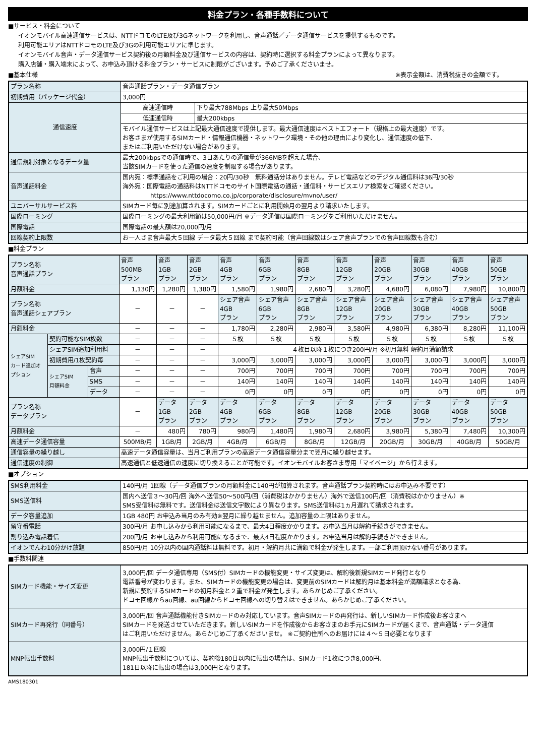料金プラン・各種手数料について
■サービス・料金について
イオンモバイル高速通信サービスは、NTTドコモのLTE及び3Gネットワークを利用し、音声通話／データ通信サービスを提供するものです。
利用可能エリアはNTTドコモのLTE及び3Gの利用可能エリアに準じます。
イオンモバイル音声・データ通信サービス契約後の月額料金及び通信サービスの内容は、契約時に選択する料金プランによって異なります。
購入店舗・購入端末によって、お申込み頂ける料金プラン・サービスに制限がございます。予めご了承くださいませ。
■基本仕様 ※表示金額は、消費税抜きの金額です。
| プラン名称 | 音声通話プラン・データ通信プラン | |
| 初期費用（パッケージ代金） | 3,000円 | |
| 通信速度 | 高速通信時 | 下り最大788Mbps 上り最大50Mbps |
| | 低速通信時 | 最大200kbps |
| | モバイル通信サービスは上記最大通信速度で提供します。最大通信速度はベストエフォート（規格上の最大速度）です。 お客さまが使用するSIMカード・情報通信機器・ネットワーク環境・その他の理由により変化し、通信速度の低下、 またはご利用いただけない場合があります。 | |
| 通信規制対象となるデータ量 | 最大200kbpsでの通信時で、3日あたりの通信量が366MBを超えた場合、 当該SIMカードを使った通信の速度を制限する場合があります。 | |
| 音声通話料金 | 国内宛：標準通話をご利用の場合：20円/30秒 無料通話分はありません。テレビ電話などのデジタル通信料は36円/30秒 海外宛：国際電話の通話料はNTTドコモのサイト国際電話の通話・通信料・サービスエリア検索をご確認ください。 https://www.nttdocomo.co.jp/corporate/disclosure/mvno/user/ | |
| ユニバーサルサービス料 | SIMカード毎に別途加算されます。SIMカードごとに利用開始月の翌月より請求いたします。 | |
| 国際ローミング | 国際ローミングの最大利用額は50,000円/月 ※データ通信は国際ローミングをご利用いただけません。 | |
| 国際電話 | 国際電話の最大額は20,000円/月 | |
| 回線契約上限数 | お一人さま音声最大５回線 データ最大５回線 まで契約可能（音声回線数はシェア音声プランでの音声回線数も含む） | |
■料金プラン
| プラン名称 音声通話プラン | | | 音声 500MB プラン | 音声 1GB プラン | 音声 2GB プラン | 音声 4GB プラン | 音声 6GB プラン | 音声 8GB プラン | 音声 12GB プラン | 音声 20GB プラン | 音声 30GB プラン | 音声 40GB プラン | 音声 50GB プラン |
| 月額料金 | | | 1,130円 | 1,280円 | 1,380円 | 1,580円 | 1,980円 | 2,680円 | 3,280円 | 4,680円 | 6,080円 | 7,980円 | 10,800円 |
| プラン名称 音声通話シェアプラン | | | － | － | － | シェア音声 4GB プラン | シェア音声 6GB プラン | シェア音声 8GB プラン | シェア音声 12GB プラン | シェア音声 20GB プラン | シェア音声 30GB プラン | シェア音声 40GB プラン | シェア音声 50GB プラン |
| 月額料金 | | | － | － | － | 1,780円 | 2,280円 | 2,980円 | 3,580円 | 4,980円 | 6,380円 | 8,280円 | 11,100円 |
| シェアSIM カード追加オ プション | 契約可能なSIM枚数 | | － | － | － | ５枚 | ５枚 | ５枚 | ５枚 | ５枚 | ５枚 | ５枚 | ５枚 |
| | シェアSIM追加利用料 | | － | － | － | ４枚目以降１枚につき200円/月 ※初月無料 解約月満額請求 | | | | | | | |
| | 初期費用/1枚契約毎 | | － | － | － | 3,000円 | 3,000円 | 3,000円 | 3,000円 | 3,000円 | 3,000円 | 3,000円 | 3,000円 |
| | シェアSIM 月額料金 | 音声 | － | － | － | 700円 | 700円 | 700円 | 700円 | 700円 | 700円 | 700円 | 700円 |
| | | SMS | － | － | － | 140円 | 140円 | 140円 | 140円 | 140円 | 140円 | 140円 | 140円 |
| | | データ | － | － | － | 0円 | 0円 | 0円 | 0円 | 0円 | 0円 | 0円 | 0円 |
| プラン名称 データプラン | | | － | データ 1GB プラン | データ 2GB プラン | データ 4GB プラン | データ 6GB プラン | データ 8GB プラン | データ 12GB プラン | データ 20GB プラン | データ 30GB プラン | データ 40GB プラン | データ 50GB プラン |
| 月額料金 | | | － | 480円 | 780円 | 980円 | 1,480円 | 1,980円 | 2,680円 | 3,980円 | 5,380円 | 7,480円 | 10,300円 |
| 高速データ通信容量 | | | 500MB/月 | 1GB/月 | 2GB/月 | 4GB/月 | 6GB/月 | 8GB/月 | 12GB/月 | 20GB/月 | 30GB/月 | 40GB/月 | 50GB/月 |
| 通信容量の繰り越し | | | 高速データ通信容量は、当月ご利用プランの高速データ通信容量分まで翌月に繰り越せます。 | | | | | | | | | | |
| 通信速度の制御 | | | 高速通信と低速通信の速度に切り換えることが可能です。イオンモバイルお客さま専用「マイページ」から行えます。 | | | | | | | | | | |
■オプション
| SMS利用料金 | 140円/月 1回線（データ通信プランの月額料金に140円が加算されます。音声通話プラン契約時にはお申込み不要です） |
| SMS送信料 | 国内へ送信３～30円/回 海外へ送信50～500円/回（消費税はかかりません）海外で送信100円/回（消費税はかかりません）※ SMS受信料は無料です。送信料金は送信文字数により異なります。SMS送信料は1ヵ月遅れて請求されます。 |
| データ容量追加 | 1GB 480円 お申込み当月のみ有効※翌月に繰り越せません。追加容量の上限はありません。 |
| 留守番電話 | 300円/月 お申し込みから利用可能になるまで、最大4日程度かかります。お申込当月は解約手続きができません。 |
| 割り込み電話着信 | 200円/月 お申し込みから利用可能になるまで、最大4日程度かかります。お申込当月は解約手続きができません。 |
| イオンでんわ10分かけ放題 | 850円/月 10分以内の国内通話料は無料です。初月・解約月共に満額で料金が発生します。一部ご利用頂けない番号があります。 |
■手数料関連
| SIMカード機能・サイズ変更 | 3,000円/回 データ通信専用（SMS付）SIMカードの機能変更・サイズ変更は、解約後新規SIMカード発行となり 電話番号が変わります。また、SIMカードの機能変更の場合は、変更前のSIMカードは解約月は基本料金が満額請求となる為、 新規に契約するSIMカードの初月料金と２重で料金が発生します。あらかじめご了承ください。 ドコモ回線からau回線、au回線からドコモ回線への切り替えはできません。あらかじめご了承ください。 |
| SIMカード再発行（同番号） | 3,000円/回 音声通話機能付きSIMカードのみ対応しています。音声SIMカードの再発行は、新しいSIMカード作成後お客さまへ SIMカードを発送させていただきます。新しいSIMカードを作成後からお客さまのお手元にSIMカードが届くまで、音声通話・データ通信 はご利用いただけません。あらかじめご了承くださいませ。 ※ご契約住所へのお届けには４～５日必要となります |
| MNP転出手数料 | 3,000円/１回線 MNP転出手数料については、契約後180日以内に転出の場合は、SIMカード1枚につき8,000円、 181日以降に転出の場合は3,000円となります。 |
AMS180301